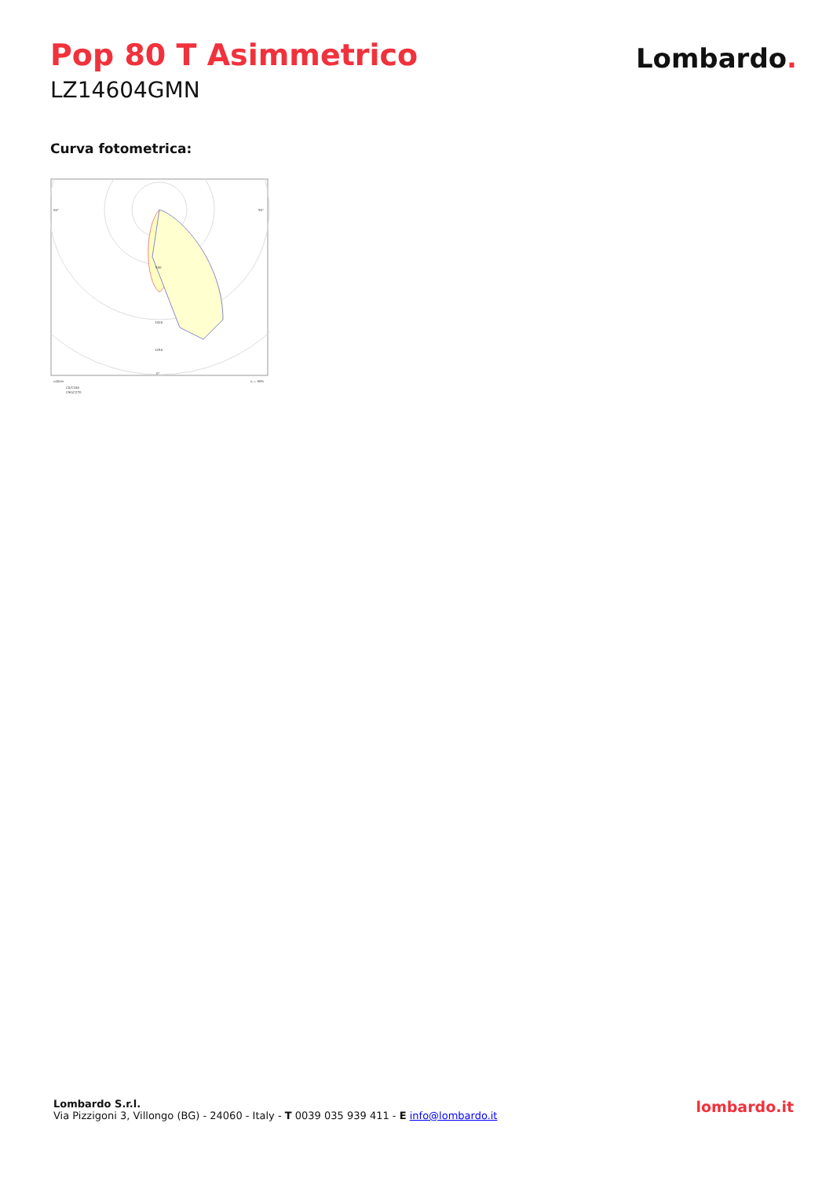Pop 80 T Asimmetrico
LZ14604GMN
Lombardo.
Curva fotometrica:
90°
90°
0°
500
1000
1250
cd/klm
η = 99%
C0/C180
C90/C270
Lombardo S.r.l.
Via Pizzigoni 3, Villongo (BG) - 24060 - Italy - T 0039 035 939 411 - E info@lombardo.it
lombardo.it